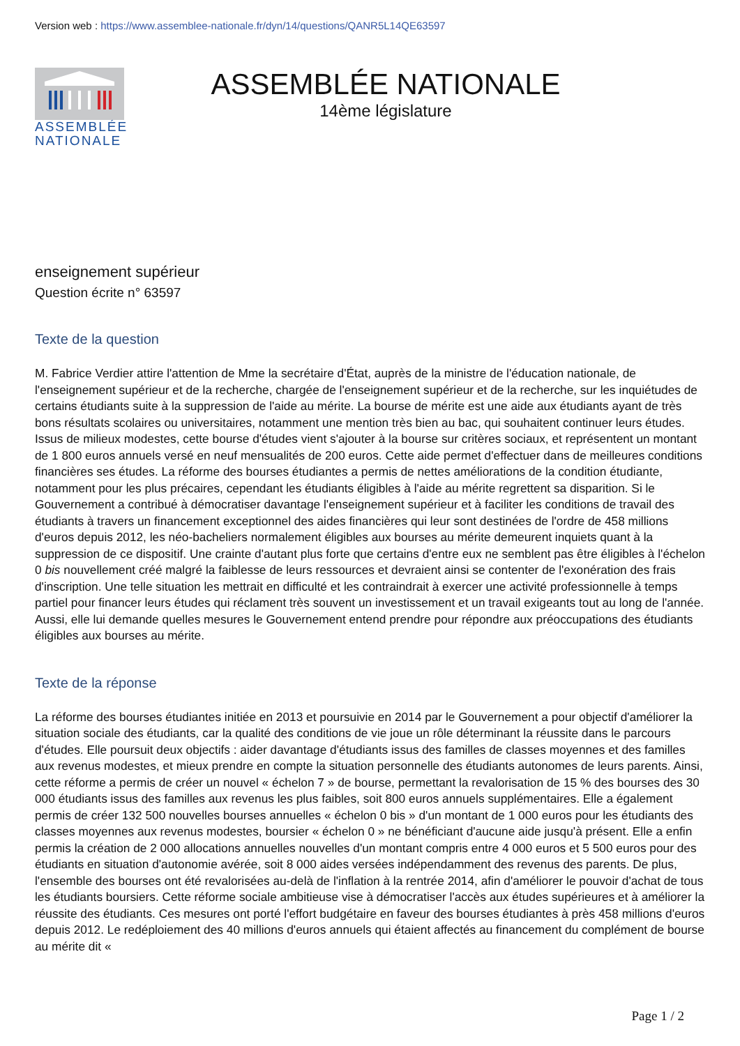Version web : https://www.assemblee-nationale.fr/dyn/14/questions/QANR5L14QE63597
ASSEMBLÉE
NATIONALE
ASSEMBLÉE NATIONALE
14ème législature
enseignement supérieur
Question écrite n° 63597
Texte de la question
M. Fabrice Verdier attire l'attention de Mme la secrétaire d'État, auprès de la ministre de l'éducation nationale, de l'enseignement supérieur et de la recherche, chargée de l'enseignement supérieur et de la recherche, sur les inquiétudes de certains étudiants suite à la suppression de l'aide au mérite. La bourse de mérite est une aide aux étudiants ayant de très bons résultats scolaires ou universitaires, notamment une mention très bien au bac, qui souhaitent continuer leurs études. Issus de milieux modestes, cette bourse d'études vient s'ajouter à la bourse sur critères sociaux, et représentent un montant de 1 800 euros annuels versé en neuf mensualités de 200 euros. Cette aide permet d'effectuer dans de meilleures conditions financières ses études. La réforme des bourses étudiantes a permis de nettes améliorations de la condition étudiante, notamment pour les plus précaires, cependant les étudiants éligibles à l'aide au mérite regrettent sa disparition. Si le Gouvernement a contribué à démocratiser davantage l'enseignement supérieur et à faciliter les conditions de travail des étudiants à travers un financement exceptionnel des aides financières qui leur sont destinées de l'ordre de 458 millions d'euros depuis 2012, les néo-bacheliers normalement éligibles aux bourses au mérite demeurent inquiets quant à la suppression de ce dispositif. Une crainte d'autant plus forte que certains d'entre eux ne semblent pas être éligibles à l'échelon 0 bis nouvellement créé malgré la faiblesse de leurs ressources et devraient ainsi se contenter de l'exonération des frais d'inscription. Une telle situation les mettrait en difficulté et les contraindrait à exercer une activité professionnelle à temps partiel pour financer leurs études qui réclament très souvent un investissement et un travail exigeants tout au long de l'année. Aussi, elle lui demande quelles mesures le Gouvernement entend prendre pour répondre aux préoccupations des étudiants éligibles aux bourses au mérite.
Texte de la réponse
La réforme des bourses étudiantes initiée en 2013 et poursuivie en 2014 par le Gouvernement a pour objectif d'améliorer la situation sociale des étudiants, car la qualité des conditions de vie joue un rôle déterminant la réussite dans le parcours d'études. Elle poursuit deux objectifs : aider davantage d'étudiants issus des familles de classes moyennes et des familles aux revenus modestes, et mieux prendre en compte la situation personnelle des étudiants autonomes de leurs parents. Ainsi, cette réforme a permis de créer un nouvel « échelon 7 » de bourse, permettant la revalorisation de 15 % des bourses des 30 000 étudiants issus des familles aux revenus les plus faibles, soit 800 euros annuels supplémentaires. Elle a également permis de créer 132 500 nouvelles bourses annuelles « échelon 0 bis » d'un montant de 1 000 euros pour les étudiants des classes moyennes aux revenus modestes, boursier « échelon 0 » ne bénéficiant d'aucune aide jusqu'à présent. Elle a enfin permis la création de 2 000 allocations annuelles nouvelles d'un montant compris entre 4 000 euros et 5 500 euros pour des étudiants en situation d'autonomie avérée, soit 8 000 aides versées indépendamment des revenus des parents. De plus, l'ensemble des bourses ont été revalorisées au-delà de l'inflation à la rentrée 2014, afin d'améliorer le pouvoir d'achat de tous les étudiants boursiers. Cette réforme sociale ambitieuse vise à démocratiser l'accès aux études supérieures et à améliorer la réussite des étudiants. Ces mesures ont porté l'effort budgétaire en faveur des bourses étudiantes à près 458 millions d'euros depuis 2012. Le redéploiement des 40 millions d'euros annuels qui étaient affectés au financement du complément de bourse au mérite dit «
Page 1 / 2